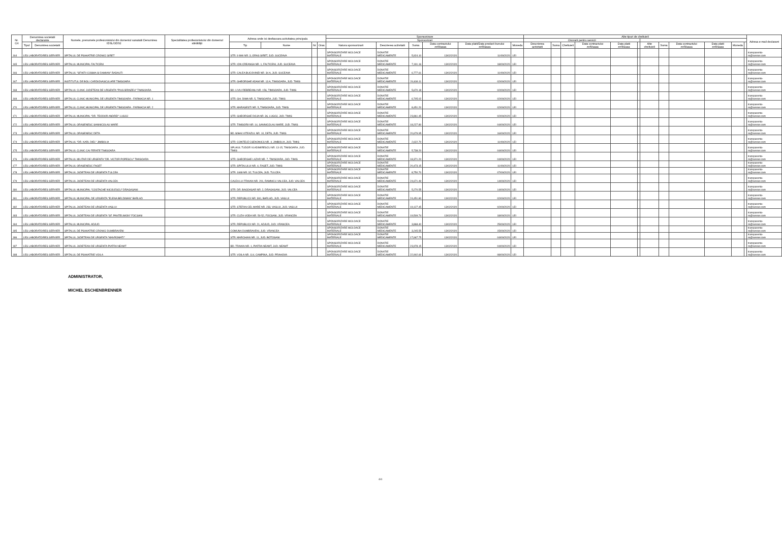| Nr. Crt | Denumirea societatii declarante | | Numele, prenumele profesionistului din domeniul sanatatii Denumirea IDSL/ODS2 | Specialitatea profesionistului din domeniul sănătăţii | Adresa unde isi desfasoara activitatea principala | | | | Sponsorizare | | | | | | Alte tipuri de cheltuieli | | | | | | | | | | | | Adresa e-mail declarant |
| --- | --- | --- | --- | --- | --- | --- | --- | --- | --- | --- | --- | --- | --- | --- | --- | --- | --- | --- | --- | --- | --- | --- | --- | --- | --- | --- | --- |
| | | | | | | | | | Sponsorizari | | | | | | Onorarii pentru servicii | | | | | | | | | | | | |
| | Tipul | Denumirea societatii | | | Tip | Nume | Nr | Oras | Natura sponsorizarii | Descrierea activitatii | Suma | Data contractului zz/ll/aaaa | Data platii/Data predarii bunului zz/ll/aaaa | Moneda | Descrierea activitatii | Suma | Cheltuieli | Data contractului zz/ll/aaaa | Data platii zz/ll/aaaa | | Alte cheltuieli | Suma | Data contractului zz/ll/aaaa | Data platii zz/ll/aaaa | Moneda | | |
| 164 | LES LABORATOIRES SERVIER | | SPITALUL DE PSIHIATRIE CRONICI SIRET | | STR. 9 MAI NR. 3, ORAS SIRET, JUD. SUCEAVA | | | | SPONSORIZARE MIJLOACE MATERIALE | DONATIE MEDICAMENTE | 5,924.10 | 13/02/2020 | 11/09/2020 | LEI | | | | | | | | | | | | | transparenta-ro@servier.com |
| 165 | LES LABORATOIRES SERVIER | | SPITALUL MUNICIPAL FALTICENI | | STR. ION CREANGA NR. 1, FALTICENI, JUD. SUCEAVA | | | | SPONSORIZARE MIJLOACE MATERIALE | DONATIE MEDICAMENTE | 7,191.16 | 13/02/2020 | 18/09/2020 | LEI | | | | | | | | | | | | | transparenta-ro@servier.com |
| 166 | LES LABORATOIRES SERVIER | | SPITALUL "SFINTII COSMA SI DAMIAN" RADAUTI | | STR. CALEA BUCOVINEI NR. 34 A, JUD. SUCEAVA | | | | SPONSORIZARE MIJLOACE MATERIALE | DONATIE MEDICAMENTE | 6,777.61 | 13/02/2020 | 11/09/2020 | LEI | | | | | | | | | | | | | transparenta-ro@servier.com |
| 167 | LES LABORATOIRES SERVIER | | INSTITUTUL DE BOLI CARDIOVASCULARE TIMISOARA | | STR. GHEORGHE ADAM NR. 13 A, TIMISOARA, JUD. TIMIS | | | | SPONSORIZARE MIJLOACE MATERIALE | DONATIE MEDICAMENTE | 24,634.11 | 13/02/2020 | 02/09/2020 | LEI | | | | | | | | | | | | | transparenta-ro@servier.com |
| 168 | LES LABORATOIRES SERVIER | | SPITALUL CLINIC JUDETEAN DE URGENTA "PIUS BRINZEU" TIMISOARA | | BD. LIVIU REBREANU NR. 156, TIMISOARA, JUD. TIMIS | | | | SPONSORIZARE MIJLOACE MATERIALE | DONATIE MEDICAMENTE | 5,670.18 | 13/02/2020 | 02/09/2020 | LEI | | | | | | | | | | | | | transparenta-ro@servier.com |
| 169 | LES LABORATOIRES SERVIER | | SPITALUL CLINIC MUNICIPAL DE URGENTA TIMISOARA - FARMACIA NR. 1 | | STR. GH. DIMA NR. 5, TIMISOARA, JUD. TIMIS | | | | SPONSORIZARE MIJLOACE MATERIALE | DONATIE MEDICAMENTE | 6,705.02 | 13/02/2020 | 02/09/2020 | LEI | | | | | | | | | | | | | transparenta-ro@servier.com |
| 170 | LES LABORATOIRES SERVIER | | SPITALUL CLINIC MUNICIPAL DE URGENTA TIMISOARA - FARMACIA NR. 2 | | STR. MARASESTI NR. 5, TIMISOARA, JUD. TIMIS | | | | SPONSORIZARE MIJLOACE MATERIALE | DONATIE MEDICAMENTE | 8,451.20 | 13/02/2020 | 02/09/2020 | LEI | | | | | | | | | | | | | transparenta-ro@servier.com |
| 171 | LES LABORATOIRES SERVIER | | SPITALUL MUNICIPAL "DR. TEODOR ANDREI" LUGOJ | | STR. GHEORGHE DOJA NR. 36, LUGOJ, JUD. TIMIS | | | | SPONSORIZARE MIJLOACE MATERIALE | DONATIE MEDICAMENTE | 23,861.45 | 13/02/2020 | 02/09/2020 | LEI | | | | | | | | | | | | | transparenta-ro@servier.com |
| 172 | LES LABORATOIRES SERVIER | | SPITALUL ORASENESC SANNICOLAU MARE | | STR. TIMISORII NR. 14, SANNICOLAU MARE, JUD. TIMIS | | | | SPONSORIZARE MIJLOACE MATERIALE | DONATIE MEDICAMENTE | 18,227.80 | 13/02/2020 | 04/09/2020 | LEI | | | | | | | | | | | | | transparenta-ro@servier.com |
| 173 | LES LABORATOIRES SERVIER | | SPITALUL ORASENESC DETA | | BD. MIHAI VITEAZUL NR. 10, DETA, JUD. TIMIS | | | | SPONSORIZARE MIJLOACE MATERIALE | DONATIE MEDICAMENTE | 20,679.95 | 13/02/2020 | 16/09/2020 | LEI | | | | | | | | | | | | | transparenta-ro@servier.com |
| 174 | LES LABORATOIRES SERVIER | | SPITALUL "DR. KARL DIEL" JIMBOLIA | | STR. CONTELE CSEKONICS NR. 4, JIMBOLIA, JUD. TIMIS | | | | SPONSORIZARE MIJLOACE MATERIALE | DONATIE MEDICAMENTE | 2,622.70 | 13/02/2020 | 11/09/2020 | LEI | | | | | | | | | | | | | transparenta-ro@servier.com |
| 175 | LES LABORATOIRES SERVIER | | SPITALUL CLINIC CAI FERATE TIMISOARA | | SPLAIUL TUDOR VLADIMIRESCU NR. 13-15, TIMISOARA, JUD. TIMIS | | | | SPONSORIZARE MIJLOACE MATERIALE | DONATIE MEDICAMENTE | 5,738.20 | 13/02/2020 | 04/09/2020 | LEI | | | | | | | | | | | | | transparenta-ro@servier.com |
| 176 | LES LABORATOIRES SERVIER | | SPITALUL MILITAR DE URGENTA "DR. VICTOR POPESCU" TIMISOARA | | STR. GHEORGHE LAZAR NR. 7, TIMISOARA, JUD. TIMIS | | | | SPONSORIZARE MIJLOACE MATERIALE | DONATIE MEDICAMENTE | 18,371.20 | 13/02/2020 | 04/09/2020 | LEI | | | | | | | | | | | | | transparenta-ro@servier.com |
| 177 | LES LABORATOIRES SERVIER | | SPITALUL ORASENESC FAGET | | STR. SPITALULUI NR. 4, FAGET, JUD. TIMIS | | | | SPONSORIZARE MIJLOACE MATERIALE | DONATIE MEDICAMENTE | 20,473.15 | 13/02/2020 | 11/09/2020 | LEI | | | | | | | | | | | | | transparenta-ro@servier.com |
| 178 | LES LABORATOIRES SERVIER | | SPITALUL JUDETEAN DE URGENTA TULCEA | | STR. 1848 NR. 32, TULCEA, JUD. TULCEA | | | | SPONSORIZARE MIJLOACE MATERIALE | DONATIE MEDICAMENTE | 8,750.70 | 13/02/2020 | 07/09/2020 | LEI | | | | | | | | | | | | | transparenta-ro@servier.com |
| 179 | LES LABORATOIRES SERVIER | | SPITALUL JUDETEAN DE URGENTA VALCEA | | CALEA LUI TRAIAN NR. 201, RAMNICU VALCEA, JUD. VALCEA | | | | SPONSORIZARE MIJLOACE MATERIALE | DONATIE MEDICAMENTE | 24,671.49 | 13/02/2020 | 14/09/2020 | LEI | | | | | | | | | | | | | transparenta-ro@servier.com |
| 180 | LES LABORATOIRES SERVIER | | SPITALUL MUNICIPAL "COSTACHE NICOLESCU" DRAGASANI | | STR. DR. BAGDASAR NR. 2, DRAGASANI, JUD. VALCEA | | | | SPONSORIZARE MIJLOACE MATERIALE | DONATIE MEDICAMENTE | 5,270.55 | 13/02/2020 | 14/09/2020 | LEI | | | | | | | | | | | | | transparenta-ro@servier.com |
| 181 | LES LABORATOIRES SERVIER | | SPITALUL MUNICIPAL DE URGENTA "ELENA BELDIMAN" BARLAD | | STR. REPUBLICII NR. 300, BARLAD, JUD. VASLUI | | | | SPONSORIZARE MIJLOACE MATERIALE | DONATIE MEDICAMENTE | 24,451.80 | 13/02/2020 | 02/09/2020 | LEI | | | | | | | | | | | | | transparenta-ro@servier.com |
| 182 | LES LABORATOIRES SERVIER | | SPITALUL JUDETEAN DE URGENTA VASLUI | | STR. STEFAN CEL MARE NR. 233, VASLUI, JUD. VASLUI | | | | SPONSORIZARE MIJLOACE MATERIALE | DONATIE MEDICAMENTE | 19,127.45 | 13/02/2020 | 02/09/2020 | LEI | | | | | | | | | | | | | transparenta-ro@servier.com |
| 183 | LES LABORATOIRES SERVIER | | SPITALUL JUDETEAN DE URGENTA "SF. PANTELIMON" FOCSANI | | STR. CUZA-VODA NR. 50-52, FOCSANI, JUD. VRANCEA | | | | SPONSORIZARE MIJLOACE MATERIALE | DONATIE MEDICAMENTE | 19,509.74 | 13/02/2020 | 18/09/2020 | LEI | | | | | | | | | | | | | transparenta-ro@servier.com |
| 184 | LES LABORATOIRES SERVIER | | SPITALUL MUNICIPAL ADJUD | | STR. REPUBLICII NR. 21, ADJUD, JUD. VRANCEA | | | | SPONSORIZARE MIJLOACE MATERIALE | DONATIE MEDICAMENTE | 3,868.40 | 13/02/2020 | 25/09/2020 | LEI | | | | | | | | | | | | | transparenta-ro@servier.com |
| 185 | LES LABORATOIRES SERVIER | | SPITALUL DE PSIHIATRIE CRONICI DUMBRAVENI | | COMUNA DUMBRAVENI, JUD. VRANCEA | | | | SPONSORIZARE MIJLOACE MATERIALE | DONATIE MEDICAMENTE | 3,245.55 | 13/02/2020 | 15/09/2020 | LEI | | | | | | | | | | | | | transparenta-ro@servier.com |
| 186 | LES LABORATOIRES SERVIER | | SPITALUL JUDETEAN DE URGENTA "MAVROMATI" | | STR. MARCHIAN NR. 11, JUD. BOTOSANI | | | | SPONSORIZARE MIJLOACE MATERIALE | DONATIE MEDICAMENTE | 17,667.75 | 13/02/2020 | 04/09/2020 | LEI | | | | | | | | | | | | | transparenta-ro@servier.com |
| 187 | LES LABORATOIRES SERVIER | | SPITALUL JUDETEAN DE URGENTA PIATRA NEAMT | | BD. TRAIAN NR. 1, PIATRA NEAMT, JUD. NEAMT | | | | SPONSORIZARE MIJLOACE MATERIALE | DONATIE MEDICAMENTE | 23,978.15 | 13/02/2020 | 04/09/2020 | LEI | | | | | | | | | | | | | transparenta-ro@servier.com |
| 188 | LES LABORATOIRES SERVIER | | SPITALUL DE PSIHIATRIE VOILA | | STR. VOILA NR. 114, CAMPINA, JUD. PRAHOVA | | | | SPONSORIZARE MIJLOACE MATERIALE | DONATIE MEDICAMENTE | 22,902.60 | 13/02/2020 | 08/09/2020 | LEI | | | | | | | | | | | | | transparenta-ro@servier.com |
ADMINISTRATOR,
MICHEL ESCHENBRENNER
4/4